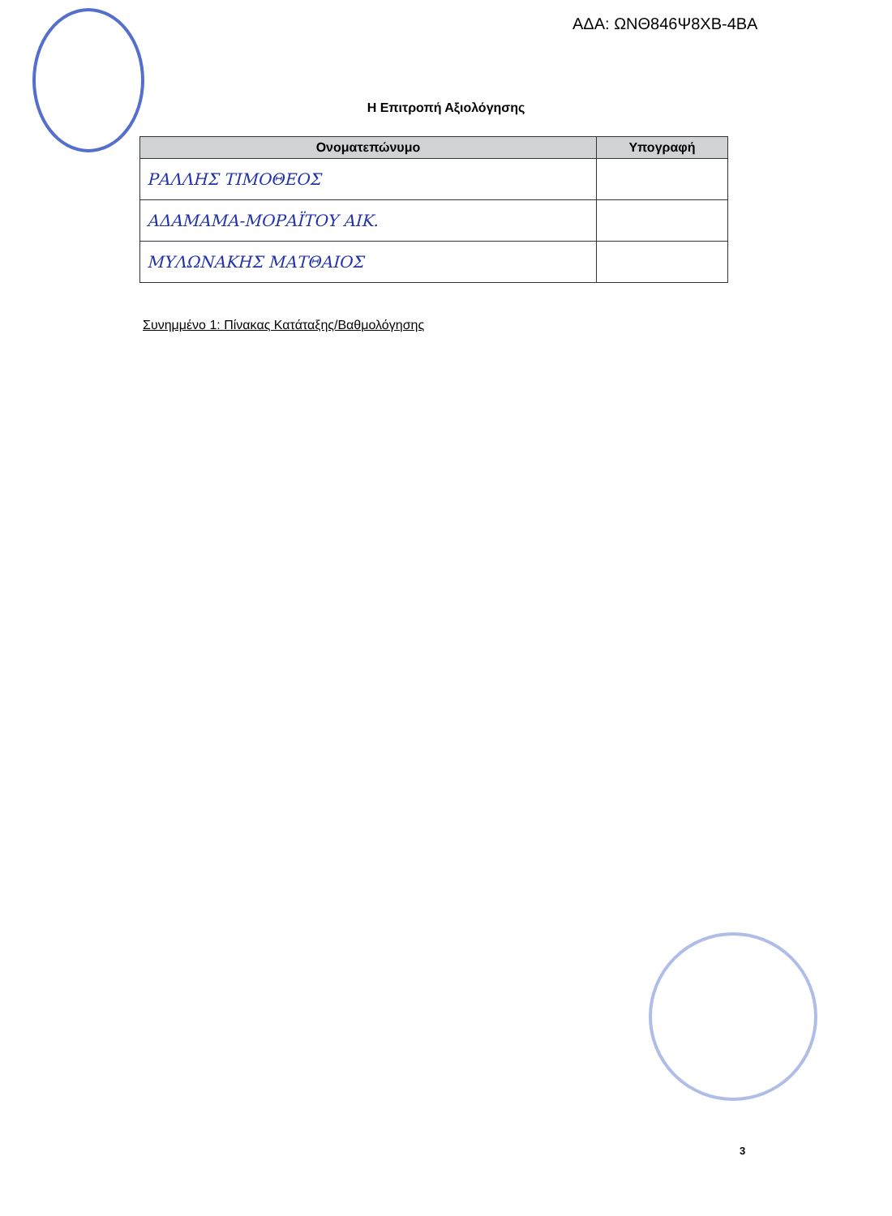ΑΔΑ: ΩΝΘ846Ψ8ΧΒ-4ΒΑ
Η Επιτροπή Αξιολόγησης
| Ονοματεπώνυμο | Υπογραφή |
| --- | --- |
| ΡΑΛΛΗΣ ΤΙΜΟΘΕΟΣ | |
| ΑΔΑΜΑΜΑ-ΜΟΡΑΪΤΟΥ ΑΙΚ. | |
| ΜΥΛΩΝΑΚΗΣ ΜΑΤΘΑΙΟΣ | |
Συνημμένο 1: Πίνακας Κατάταξης/Βαθμολόγησης
3